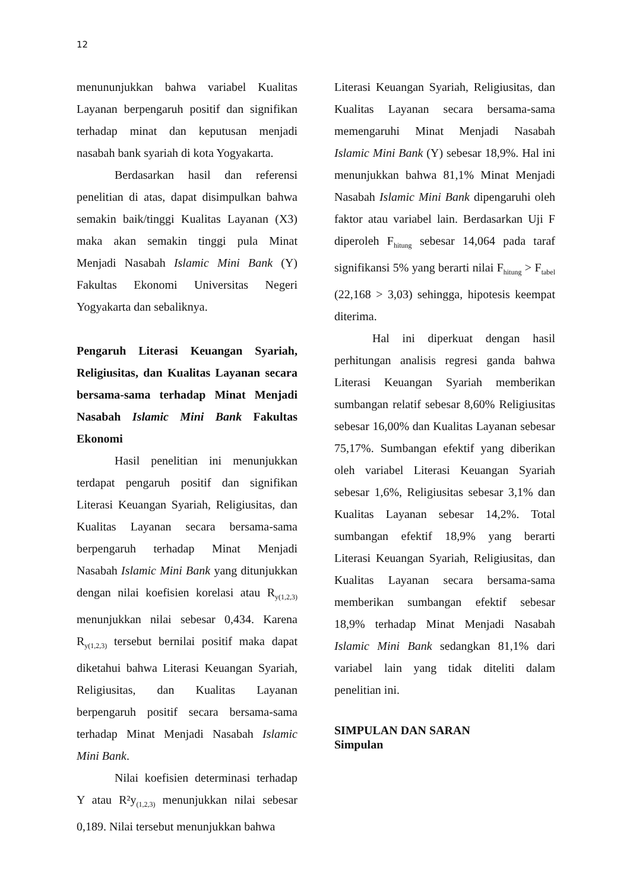12
menununjukkan bahwa variabel Kualitas Layanan berpengaruh positif dan signifikan terhadap minat dan keputusan menjadi nasabah bank syariah di kota Yogyakarta.
Berdasarkan hasil dan referensi penelitian di atas, dapat disimpulkan bahwa semakin baik/tinggi Kualitas Layanan (X3) maka akan semakin tinggi pula Minat Menjadi Nasabah Islamic Mini Bank (Y) Fakultas Ekonomi Universitas Negeri Yogyakarta dan sebaliknya.
Pengaruh Literasi Keuangan Syariah, Religiusitas, dan Kualitas Layanan secara bersama-sama terhadap Minat Menjadi Nasabah Islamic Mini Bank Fakultas Ekonomi
Hasil penelitian ini menunjukkan terdapat pengaruh positif dan signifikan Literasi Keuangan Syariah, Religiusitas, dan Kualitas Layanan secara bersama-sama berpengaruh terhadap Minat Menjadi Nasabah Islamic Mini Bank yang ditunjukkan dengan nilai koefisien korelasi atau R<sub>y(1,2,3)</sub> menunjukkan nilai sebesar 0,434. Karena R<sub>y(1,2,3)</sub> tersebut bernilai positif maka dapat diketahui bahwa Literasi Keuangan Syariah, Religiusitas, dan Kualitas Layanan berpengaruh positif secara bersama-sama terhadap Minat Menjadi Nasabah Islamic Mini Bank.
Nilai koefisien determinasi terhadap Y atau R²y<sub>(1,2,3)</sub> menunjukkan nilai sebesar 0,189. Nilai tersebut menunjukkan bahwa
Literasi Keuangan Syariah, Religiusitas, dan Kualitas Layanan secara bersama-sama memengaruhi Minat Menjadi Nasabah Islamic Mini Bank (Y) sebesar 18,9%. Hal ini menunjukkan bahwa 81,1% Minat Menjadi Nasabah Islamic Mini Bank dipengaruhi oleh faktor atau variabel lain. Berdasarkan Uji F diperoleh F<sub>hitung</sub> sebesar 14,064 pada taraf signifikansi 5% yang berarti nilai F<sub>hitung</sub> > F<sub>tabel</sub> (22,168 > 3,03) sehingga, hipotesis keempat diterima.
Hal ini diperkuat dengan hasil perhitungan analisis regresi ganda bahwa Literasi Keuangan Syariah memberikan sumbangan relatif sebesar 8,60% Religiusitas sebesar 16,00% dan Kualitas Layanan sebesar 75,17%. Sumbangan efektif yang diberikan oleh variabel Literasi Keuangan Syariah sebesar 1,6%, Religiusitas sebesar 3,1% dan Kualitas Layanan sebesar 14,2%. Total sumbangan efektif 18,9% yang berarti Literasi Keuangan Syariah, Religiusitas, dan Kualitas Layanan secara bersama-sama memberikan sumbangan efektif sebesar 18,9% terhadap Minat Menjadi Nasabah Islamic Mini Bank sedangkan 81,1% dari variabel lain yang tidak diteliti dalam penelitian ini.
SIMPULAN DAN SARAN
Simpulan